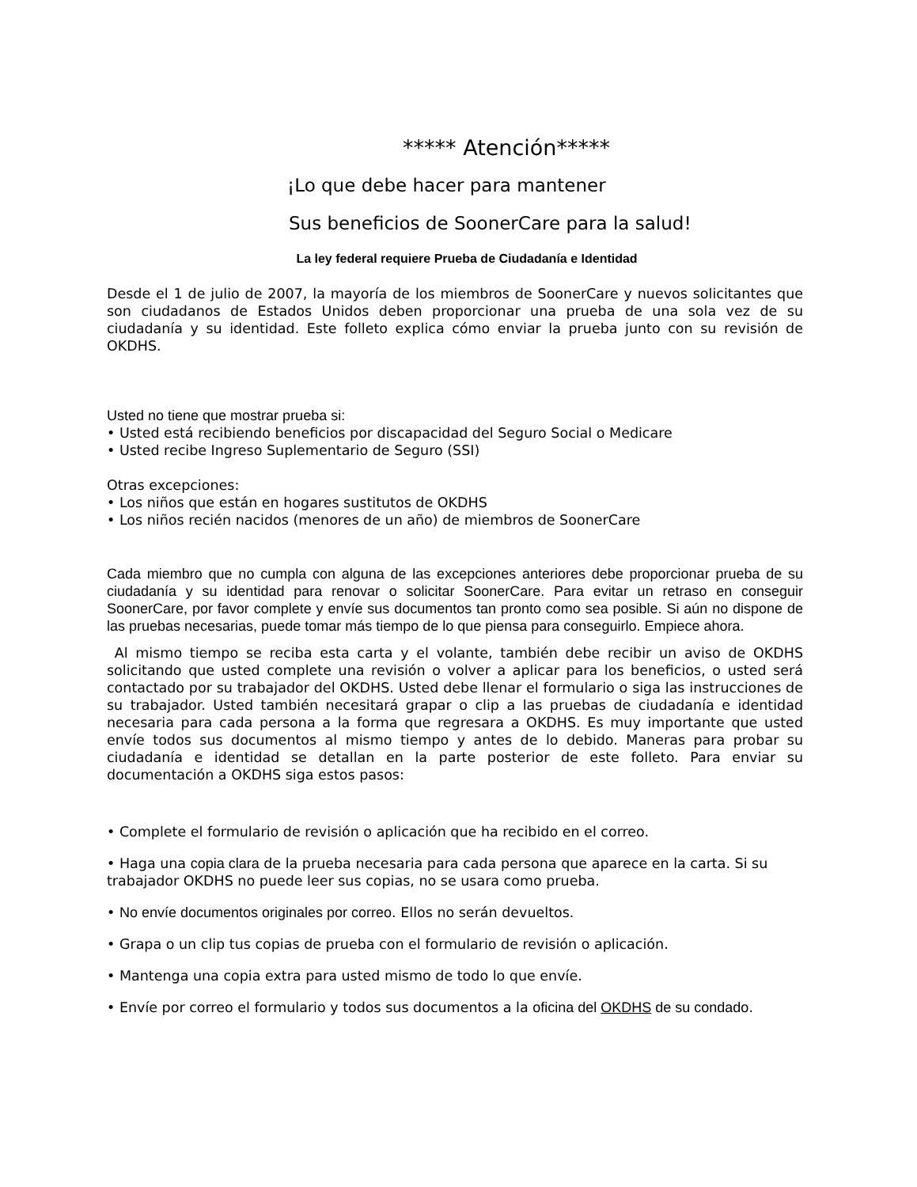***** Atención*****
¡Lo que debe hacer para mantener
Sus beneficios de SoonerCare para la salud!
La ley federal requiere Prueba de Ciudadanía e Identidad
Desde el 1 de julio de 2007, la mayoría de los miembros de SoonerCare y nuevos solicitantes que son ciudadanos de Estados Unidos deben proporcionar una prueba de una sola vez de su ciudadanía y su identidad. Este folleto explica cómo enviar la prueba junto con su revisión de OKDHS.
Usted no tiene que mostrar prueba si:
• Usted está recibiendo beneficios por discapacidad del Seguro Social o Medicare
• Usted recibe Ingreso Suplementario de Seguro (SSI)
Otras excepciones:
• Los niños que están en hogares sustitutos de OKDHS
• Los niños recién nacidos (menores de un año) de miembros de SoonerCare
Cada miembro que no cumpla con alguna de las excepciones anteriores debe proporcionar prueba de su ciudadanía y su identidad para renovar o solicitar SoonerCare. Para evitar un retraso en conseguir SoonerCare, por favor complete y envíe sus documentos tan pronto como sea posible. Si aún no dispone de las pruebas necesarias, puede tomar más tiempo de lo que piensa para conseguirlo. Empiece ahora.
Al mismo tiempo se reciba esta carta y el volante, también debe recibir un aviso de OKDHS solicitando que usted complete una revisión o volver a aplicar para los beneficios, o usted será contactado por su trabajador del OKDHS. Usted debe llenar el formulario o siga las instrucciones de su trabajador. Usted también necesitará grapar o clip a las pruebas de ciudadanía e identidad necesaria para cada persona a la forma que regresara a OKDHS. Es muy importante que usted envíe todos sus documentos al mismo tiempo y antes de lo debido. Maneras para probar su ciudadanía e identidad se detallan en la parte posterior de este folleto. Para enviar su documentación a OKDHS siga estos pasos:
• Complete el formulario de revisión o aplicación que ha recibido en el correo.
• Haga una copia clara de la prueba necesaria para cada persona que aparece en la carta. Si su trabajador OKDHS no puede leer sus copias, no se usara como prueba.
• No envíe documentos originales por correo. Ellos no serán devueltos.
• Grapa o un clip tus copias de prueba con el formulario de revisión o aplicación.
• Mantenga una copia extra para usted mismo de todo lo que envíe.
• Envíe por correo el formulario y todos sus documentos a la oficina del OKDHS de su condado.